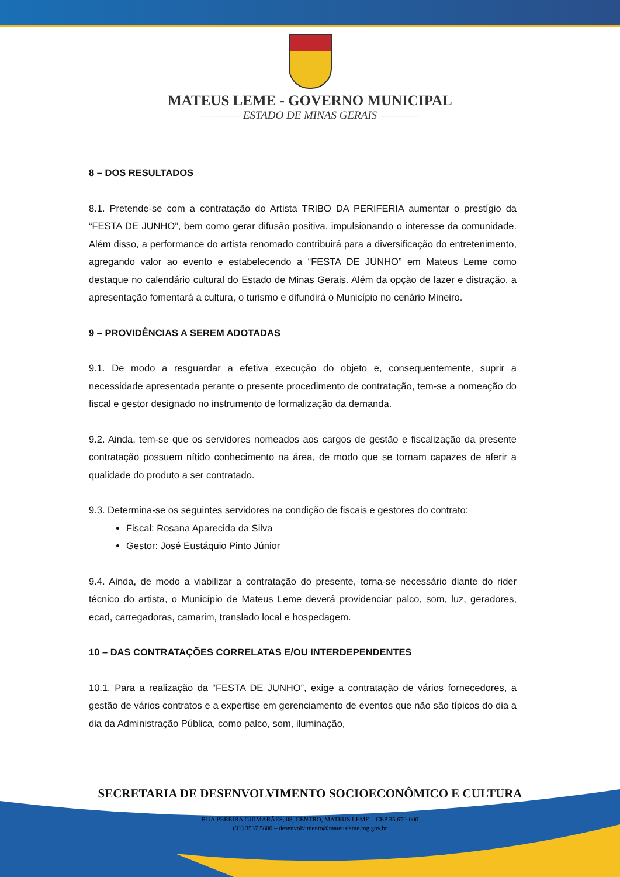MATEUS LEME - GOVERNO MUNICIPAL
———— ESTADO DE MINAS GERAIS ————
8 – DOS RESULTADOS
8.1. Pretende-se com a contratação do Artista TRIBO DA PERIFERIA aumentar o prestígio da “FESTA DE JUNHO”, bem como gerar difusão positiva, impulsionando o interesse da comunidade. Além disso, a performance do artista renomado contribuirá para a diversificação do entretenimento, agregando valor ao evento e estabelecendo a “FESTA DE JUNHO” em Mateus Leme como destaque no calendário cultural do Estado de Minas Gerais. Além da opção de lazer e distração, a apresentação fomentará a cultura, o turismo e difundirá o Município no cenário Mineiro.
9 – PROVIDÊNCIAS A SEREM ADOTADAS
9.1. De modo a resguardar a efetiva execução do objeto e, consequentemente, suprir a necessidade apresentada perante o presente procedimento de contratação, tem-se a nomeação do fiscal e gestor designado no instrumento de formalização da demanda.
9.2. Ainda, tem-se que os servidores nomeados aos cargos de gestão e fiscalização da presente contratação possuem nítido conhecimento na área, de modo que se tornam capazes de aferir a qualidade do produto a ser contratado.
9.3. Determina-se os seguintes servidores na condição de fiscais e gestores do contrato:
Fiscal: Rosana Aparecida da Silva
Gestor: José Eustáquio Pinto Júnior
9.4. Ainda, de modo a viabilizar a contratação do presente, torna-se necessário diante do rider técnico do artista, o Município de Mateus Leme deverá providenciar palco, som, luz, geradores, ecad, carregadoras, camarim, translado local e hospedagem.
10 – DAS CONTRATAÇÕES CORRELATAS E/OU INTERDEPENDENTES
10.1. Para a realização da “FESTA DE JUNHO”, exige a contratação de vários fornecedores, a gestão de vários contratos e a expertise em gerenciamento de eventos que não são típicos do dia a dia da Administração Pública, como palco, som, iluminação,
SECRETARIA DE DESENVOLVIMENTO SOCIOECONÔMICO E CULTURA
RUA PEREIRA GUIMARÃES, 08, CENTRO, MATEUS LEME – CEP 35.670-000
(31) 3537.5800 – desenvolvimento@mateusleme.mg.gov.br